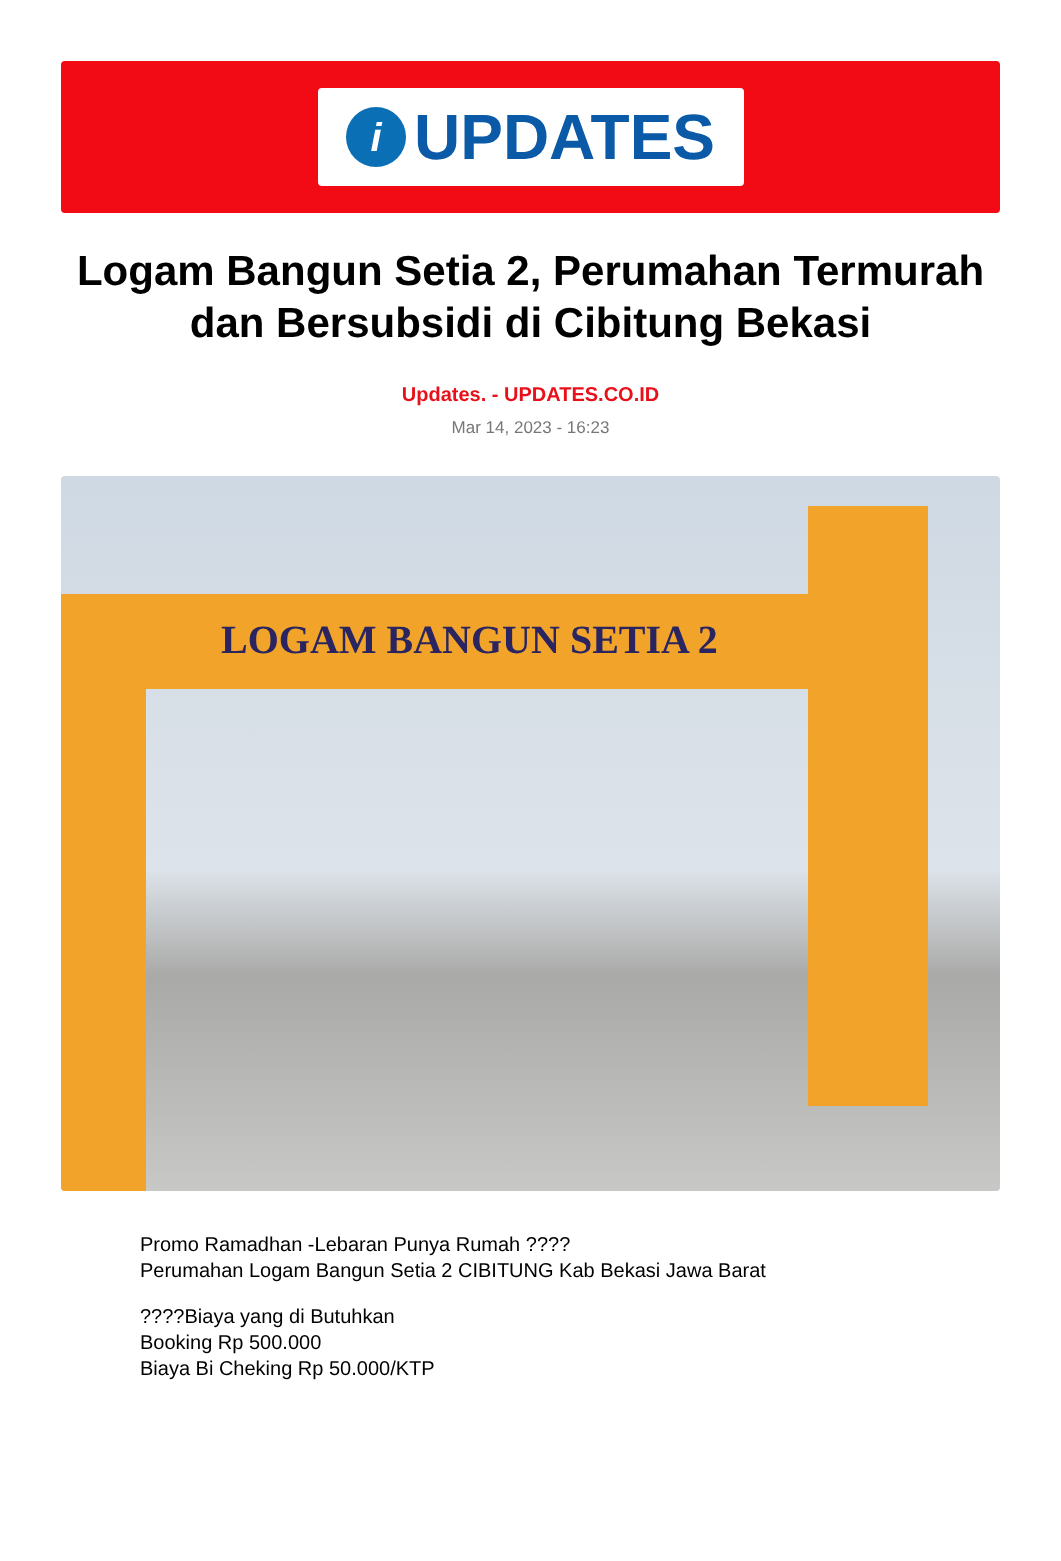i
UPDATES
Logam Bangun Setia 2, Perumahan Termurah dan Bersubsidi di Cibitung Bekasi
Updates. - UPDATES.CO.ID
Mar 14, 2023 - 16:23
LOGAM BANGUN SETIA 2
Promo Ramadhan -Lebaran Punya Rumah ????
Perumahan Logam Bangun Setia 2 CIBITUNG Kab Bekasi Jawa Barat
????Biaya yang di Butuhkan
Booking Rp 500.000
Biaya Bi Cheking Rp 50.000/KTP